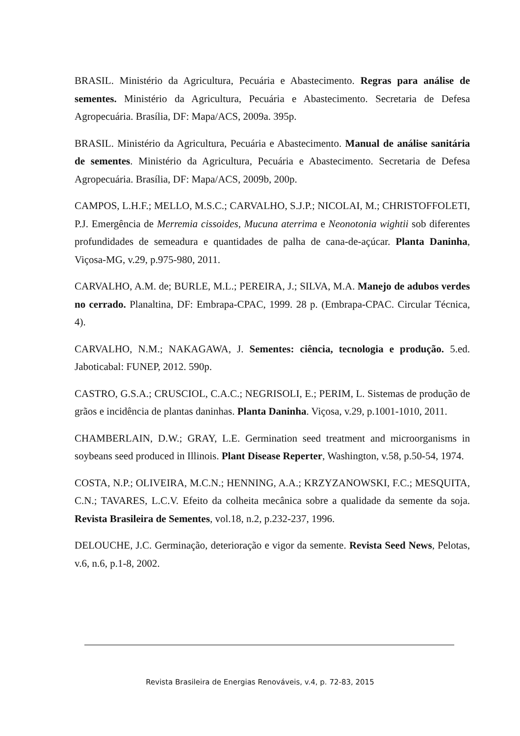BRASIL. Ministério da Agricultura, Pecuária e Abastecimento. Regras para análise de sementes. Ministério da Agricultura, Pecuária e Abastecimento. Secretaria de Defesa Agropecuária. Brasília, DF: Mapa/ACS, 2009a. 395p.
BRASIL. Ministério da Agricultura, Pecuária e Abastecimento. Manual de análise sanitária de sementes. Ministério da Agricultura, Pecuária e Abastecimento. Secretaria de Defesa Agropecuária. Brasília, DF: Mapa/ACS, 2009b, 200p.
CAMPOS, L.H.F.; MELLO, M.S.C.; CARVALHO, S.J.P.; NICOLAI, M.; CHRISTOFFOLETI, P.J. Emergência de Merremia cissoides, Mucuna aterrima e Neonotonia wightii sob diferentes profundidades de semeadura e quantidades de palha de cana-de-açúcar. Planta Daninha, Viçosa-MG, v.29, p.975-980, 2011.
CARVALHO, A.M. de; BURLE, M.L.; PEREIRA, J.; SILVA, M.A. Manejo de adubos verdes no cerrado. Planaltina, DF: Embrapa-CPAC, 1999. 28 p. (Embrapa-CPAC. Circular Técnica, 4).
CARVALHO, N.M.; NAKAGAWA, J. Sementes: ciência, tecnologia e produção. 5.ed. Jaboticabal: FUNEP, 2012. 590p.
CASTRO, G.S.A.; CRUSCIOL, C.A.C.; NEGRISOLI, E.; PERIM, L. Sistemas de produção de grãos e incidência de plantas daninhas. Planta Daninha. Viçosa, v.29, p.1001-1010, 2011.
CHAMBERLAIN, D.W.; GRAY, L.E. Germination seed treatment and microorganisms in soybeans seed produced in Illinois. Plant Disease Reperter, Washington, v.58, p.50-54, 1974.
COSTA, N.P.; OLIVEIRA, M.C.N.; HENNING, A.A.; KRZYZANOWSKI, F.C.; MESQUITA, C.N.; TAVARES, L.C.V. Efeito da colheita mecânica sobre a qualidade da semente da soja. Revista Brasileira de Sementes, vol.18, n.2, p.232-237, 1996.
DELOUCHE, J.C. Germinação, deterioração e vigor da semente. Revista Seed News, Pelotas, v.6, n.6, p.1-8, 2002.
Revista Brasileira de Energias Renováveis, v.4, p. 72-83, 2015